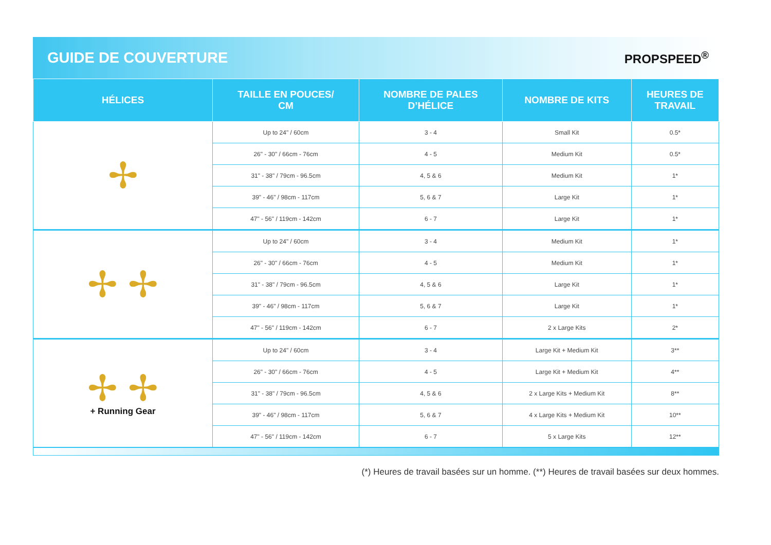GUIDE DE COUVERTURE
PROPSPEED<sup>®</sup>
| HÉLICES | TAILLE EN POUCES/ CM | NOMBRE DE PALES D’HÉLICE | NOMBRE DE KITS | HEURES DE TRAVAIL |
| --- | --- | --- | --- | --- |
| ✢ | Up to 24" / 60cm | 3 - 4 | Small Kit | 0.5* |
| | 26" - 30" / 66cm - 76cm | 4 - 5 | Medium Kit | 0.5* |
| | 31" - 38" / 79cm - 96.5cm | 4, 5 & 6 | Medium Kit | 1* |
| | 39" - 46" / 98cm - 117cm | 5, 6 & 7 | Large Kit | 1* |
| | 47" - 56" / 119cm - 142cm | 6 - 7 | Large Kit | 1* |
| ✢ ✢ | Up to 24" / 60cm | 3 - 4 | Medium Kit | 1* |
| | 26" - 30" / 66cm - 76cm | 4 - 5 | Medium Kit | 1* |
| | 31" - 38" / 79cm - 96.5cm | 4, 5 & 6 | Large Kit | 1* |
| | 39" - 46" / 98cm - 117cm | 5, 6 & 7 | Large Kit | 1* |
| | 47" - 56" / 119cm - 142cm | 6 - 7 | 2 x Large Kits | 2* |
| ✢ ✢ + Running Gear | Up to 24" / 60cm | 3 - 4 | Large Kit + Medium Kit | 3** |
| | 26" - 30" / 66cm - 76cm | 4 - 5 | Large Kit + Medium Kit | 4** |
| | 31" - 38" / 79cm - 96.5cm | 4, 5 & 6 | 2 x Large Kits + Medium Kit | 8** |
| | 39" - 46" / 98cm - 117cm | 5, 6 & 7 | 4 x Large Kits + Medium Kit | 10** |
| | 47" - 56" / 119cm - 142cm | 6 - 7 | 5 x Large Kits | 12** |
(*) Heures de travail basées sur un homme. (**) Heures de travail basées sur deux hommes.